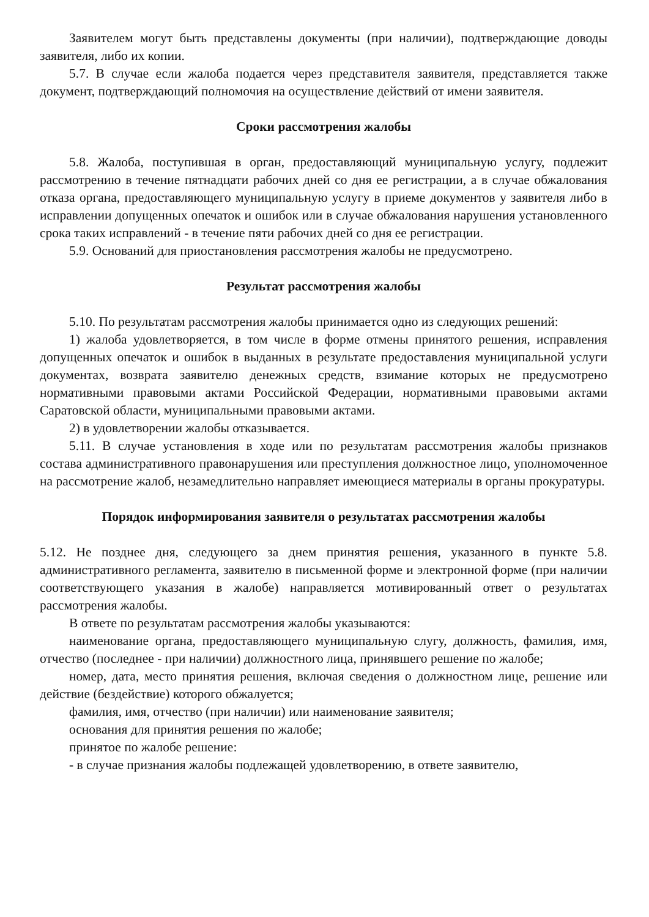Заявителем могут быть представлены документы (при наличии), подтверждающие доводы заявителя, либо их копии.
5.7. В случае если жалоба подается через представителя заявителя, представляется также документ, подтверждающий полномочия на осуществление действий от имени заявителя.
Сроки рассмотрения жалобы
5.8. Жалоба, поступившая в орган, предоставляющий муниципальную услугу, подлежит рассмотрению в течение пятнадцати рабочих дней со дня ее регистрации, а в случае обжалования отказа органа, предоставляющего муниципальную услугу в приеме документов у заявителя либо в исправлении допущенных опечаток и ошибок или в случае обжалования нарушения установленного срока таких исправлений - в течение пяти рабочих дней со дня ее регистрации.
5.9. Оснований для приостановления рассмотрения жалобы не предусмотрено.
Результат рассмотрения жалобы
5.10. По результатам рассмотрения жалобы принимается одно из следующих решений:
1) жалоба удовлетворяется, в том числе в форме отмены принятого решения, исправления допущенных опечаток и ошибок в выданных в результате предоставления муниципальной услуги документах, возврата заявителю денежных средств, взимание которых не предусмотрено нормативными правовыми актами Российской Федерации, нормативными правовыми актами Саратовской области, муниципальными правовыми актами.
2) в удовлетворении жалобы отказывается.
5.11. В случае установления в ходе или по результатам рассмотрения жалобы признаков состава административного правонарушения или преступления должностное лицо, уполномоченное на рассмотрение жалоб, незамедлительно направляет имеющиеся материалы в органы прокуратуры.
Порядок информирования заявителя о результатах рассмотрения жалобы
5.12. Не позднее дня, следующего за днем принятия решения, указанного в пункте 5.8. административного регламента, заявителю в письменной форме и электронной форме (при наличии соответствующего указания в жалобе) направляется мотивированный ответ о результатах рассмотрения жалобы.
В ответе по результатам рассмотрения жалобы указываются:
наименование органа, предоставляющего муниципальную слугу, должность, фамилия, имя, отчество (последнее - при наличии) должностного лица, принявшего решение по жалобе;
номер, дата, место принятия решения, включая сведения о должностном лице, решение или действие (бездействие) которого обжалуется;
фамилия, имя, отчество (при наличии) или наименование заявителя;
основания для принятия решения по жалобе;
принятое по жалобе решение:
- в случае признания жалобы подлежащей удовлетворению, в ответе заявителю,